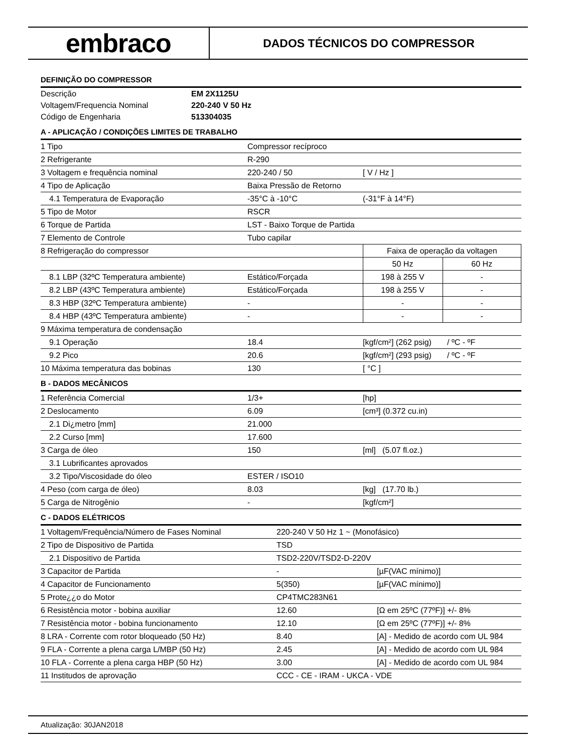embraco
DADOS TÉCNICOS DO COMPRESSOR
DEFINIÇÃO DO COMPRESSOR
| Descrição | EM 2X1125U |
| Voltagem/Frequencia Nominal | 220-240 V 50 Hz |
| Código de Engenharia | 513304035 |
A - APLICAÇÃO / CONDIÇÕES LIMITES DE TRABALHO
| 1 Tipo | Compressor recíproco | | | |
| 2 Refrigerante | R-290 | | | |
| 3 Voltagem e frequência nominal | 220-240 / 50 | [ V / Hz ] | | |
| 4 Tipo de Aplicação | Baixa Pressão de Retorno | | | |
| 4.1 Temperatura de Evaporação | -35°C à -10°C | (-31°F à 14°F) | | |
| 5 Tipo de Motor | RSCR | | | |
| 6 Torque de Partida | LST - Baixo Torque de Partida | | | |
| 7 Elemento de Controle | Tubo capilar | | | |
| 8 Refrigeração do compressor | | Faixa de operação da voltagen | | |
| | | 50 Hz | 60 Hz | |
| 8.1 LBP (32ºC Temperatura ambiente) | Estático/Forçada | 198 à 255 V | - | |
| 8.2 LBP (43ºC Temperatura ambiente) | Estático/Forçada | 198 à 255 V | - | |
| 8.3 HBP (32ºC Temperatura ambiente) | - | - | - | |
| 8.4 HBP (43ºC Temperatura ambiente) | - | - | - | |
| 9 Máxima temperatura de condensação | | | | |
| 9.1 Operação | 18.4 | [kgf/cm²] (262 psig) / ºC - ºF | | |
| 9.2 Pico | 20.6 | [kgf/cm²] (293 psig) / ºC - ºF | | |
| 10 Máxima temperatura das bobinas | 130 | [ °C ] | | |
B - DADOS MECÂNICOS
| 1 Referência Comercial | 1/3+ | [hp] |
| 2 Deslocamento | 6.09 | [cm³] (0.372 cu.in) |
| 2.1 Di¿metro [mm] | 21.000 | |
| 2.2 Curso [mm] | 17.600 | |
| 3 Carga de óleo | 150 | [ml] (5.07 fl.oz.) |
| 3.1 Lubrificantes aprovados | | |
| 3.2 Tipo/Viscosidade do óleo | ESTER / ISO10 | |
| 4 Peso (com carga de óleo) | 8.03 | [kg] (17.70 lb.) |
| 5 Carga de Nitrogênio | - | [kgf/cm²] |
C - DADOS ELÉTRICOS
| 1 Voltagem/Frequência/Número de Fases Nominal | 220-240 V 50 Hz 1 ~ (Monofásico) | |
| 2 Tipo de Dispositivo de Partida | TSD | |
| 2.1 Dispositivo de Partida | TSD2-220V/TSD2-D-220V | |
| 3 Capacitor de Partida | - | [µF(VAC mínimo)] |
| 4 Capacitor de Funcionamento | 5(350) | [µF(VAC mínimo)] |
| 5 Prote¿¿o do Motor | CP4TMC283N61 | |
| 6 Resistência motor - bobina auxiliar | 12.60 | [Ω em 25ºC (77ºF)] +/- 8% |
| 7 Resistência motor - bobina funcionamento | 12.10 | [Ω em 25ºC (77ºF)] +/- 8% |
| 8 LRA - Corrente com rotor bloqueado (50 Hz) | 8.40 | [A] - Medido de acordo com UL 984 |
| 9 FLA - Corrente a plena carga L/MBP (50 Hz) | 2.45 | [A] - Medido de acordo com UL 984 |
| 10 FLA - Corrente a plena carga HBP (50 Hz) | 3.00 | [A] - Medido de acordo com UL 984 |
| 11 Institudos de aprovação | CCC - CE - IRAM - UKCA - VDE | |
Atualização: 30JAN2018